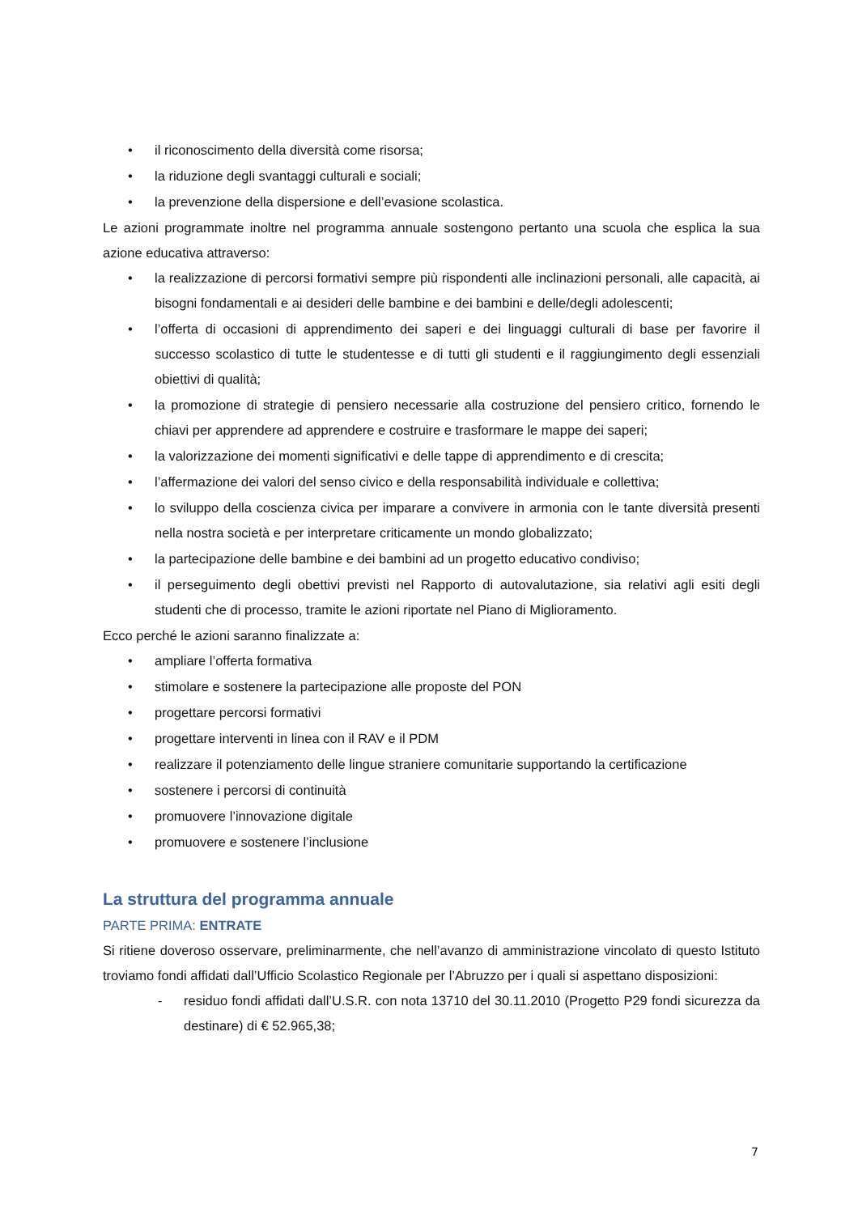• il riconoscimento della diversità come risorsa;
• la riduzione degli svantaggi culturali e sociali;
• la prevenzione della dispersione e dell’evasione scolastica.
Le azioni programmate inoltre nel programma annuale sostengono pertanto una scuola che esplica la sua azione educativa attraverso:
• la realizzazione di percorsi formativi sempre più rispondenti alle inclinazioni personali, alle capacità, ai bisogni fondamentali e ai desideri delle bambine e dei bambini e delle/degli adolescenti;
• l’offerta di occasioni di apprendimento dei saperi e dei linguaggi culturali di base per favorire il successo scolastico di tutte le studentesse e di tutti gli studenti e il raggiungimento degli essenziali obiettivi di qualità;
• la promozione di strategie di pensiero necessarie alla costruzione del pensiero critico, fornendo le chiavi per apprendere ad apprendere e costruire e trasformare le mappe dei saperi;
• la valorizzazione dei momenti significativi e delle tappe di apprendimento e di crescita;
• l’affermazione dei valori del senso civico e della responsabilità individuale e collettiva;
• lo sviluppo della coscienza civica per imparare a convivere in armonia con le tante diversità presenti nella nostra società e per interpretare criticamente un mondo globalizzato;
• la partecipazione delle bambine e dei bambini ad un progetto educativo condiviso;
• il perseguimento degli obettivi previsti nel Rapporto di autovalutazione, sia relativi agli esiti degli studenti che di processo, tramite le azioni riportate nel Piano di Miglioramento.
Ecco perché le azioni saranno finalizzate a:
• ampliare l’offerta formativa
• stimolare e sostenere la partecipazione alle proposte del PON
• progettare percorsi formativi
• progettare interventi in linea con il RAV e il PDM
• realizzare il potenziamento delle lingue straniere comunitarie supportando la certificazione
• sostenere i percorsi di continuità
• promuovere l’innovazione digitale
• promuovere e sostenere l’inclusione
La struttura del programma annuale
PARTE PRIMA: ENTRATE
Si ritiene doveroso osservare, preliminarmente, che nell’avanzo di amministrazione vincolato di questo Istituto troviamo fondi affidati dall’Ufficio Scolastico Regionale per l’Abruzzo per i quali si aspettano disposizioni:
- residuo fondi affidati dall’U.S.R. con nota 13710 del 30.11.2010 (Progetto P29 fondi sicurezza da destinare) di € 52.965,38;
7